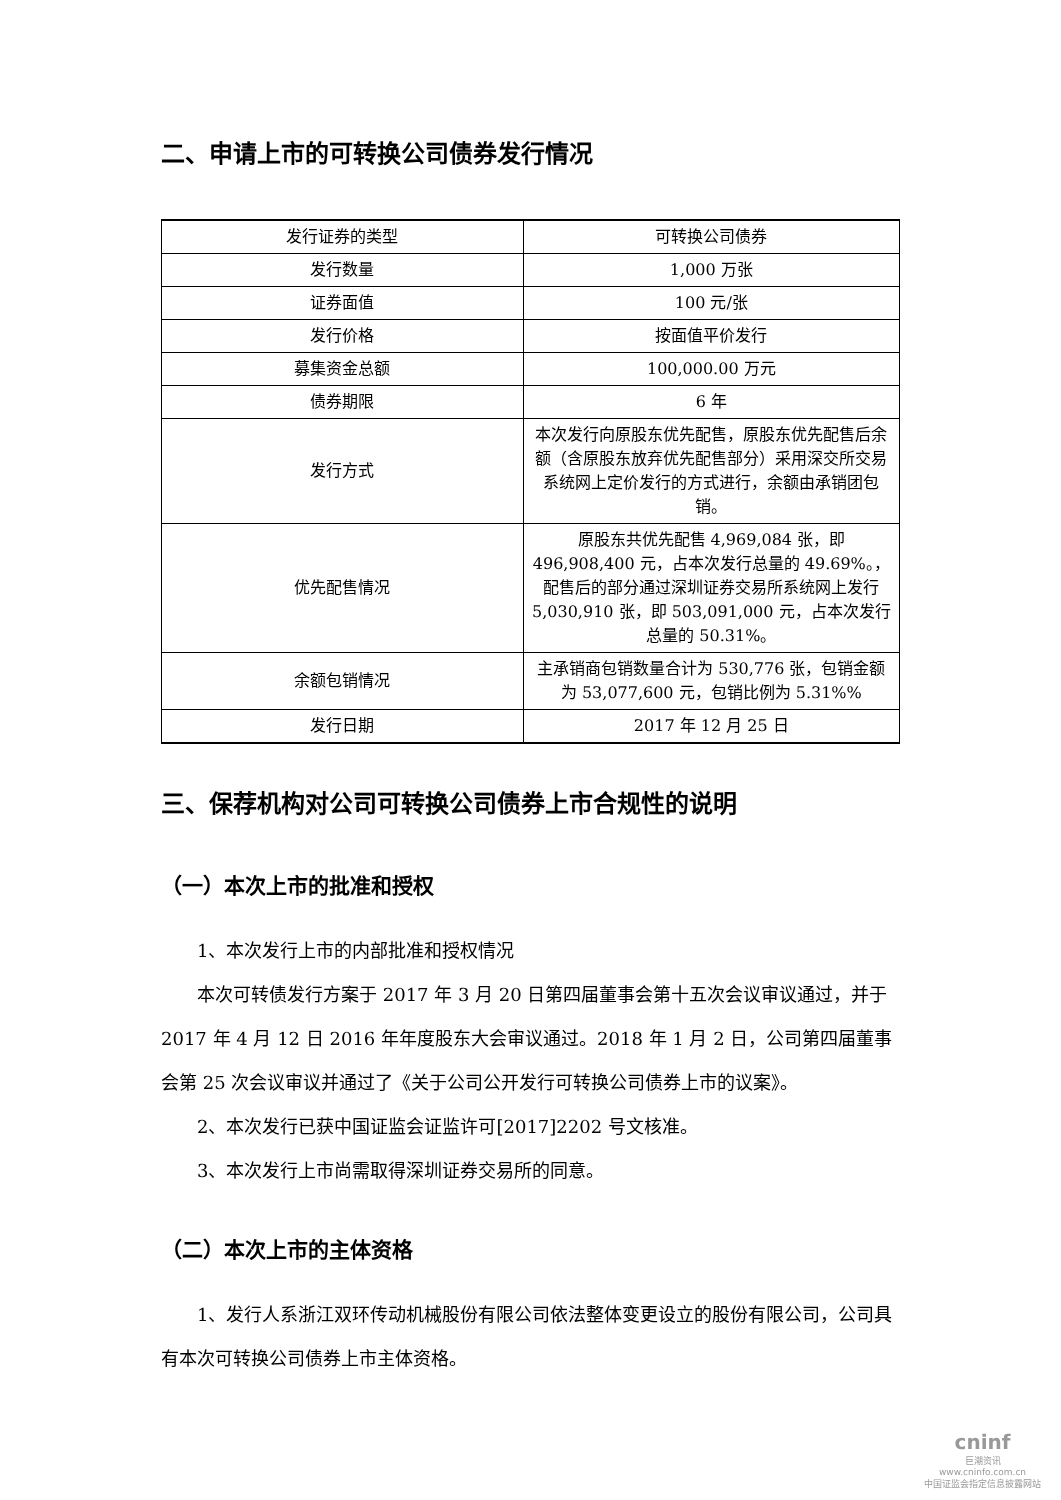二、申请上市的可转换公司债券发行情况
| 发行证券的类型 | 可转换公司债券 |
| 发行数量 | 1,000 万张 |
| 证券面值 | 100 元/张 |
| 发行价格 | 按面值平价发行 |
| 募集资金总额 | 100,000.00 万元 |
| 债券期限 | 6 年 |
| 发行方式 | 本次发行向原股东优先配售，原股东优先配售后余额（含原股东放弃优先配售部分）采用深交所交易系统网上定价发行的方式进行，余额由承销团包销。 |
| 优先配售情况 | 原股东共优先配售 4,969,084 张，即 496,908,400 元，占本次发行总量的 49.69%。，配售后的部分通过深圳证券交易所系统网上发行 5,030,910 张，即 503,091,000 元，占本次发行总量的 50.31%。 |
| 余额包销情况 | 主承销商包销数量合计为 530,776 张，包销金额为 53,077,600 元，包销比例为 5.31%% |
| 发行日期 | 2017 年 12 月 25 日 |
三、保荐机构对公司可转换公司债券上市合规性的说明
（一）本次上市的批准和授权
1、本次发行上市的内部批准和授权情况
本次可转债发行方案于 2017 年 3 月 20 日第四届董事会第十五次会议审议通过，并于 2017 年 4 月 12 日 2016 年年度股东大会审议通过。2018 年 1 月 2 日，公司第四届董事会第 25 次会议审议并通过了《关于公司公开发行可转换公司债券上市的议案》。
2、本次发行已获中国证监会证监许可[2017]2202 号文核准。
3、本次发行上市尚需取得深圳证券交易所的同意。
（二）本次上市的主体资格
1、发行人系浙江双环传动机械股份有限公司依法整体变更设立的股份有限公司，公司具有本次可转换公司债券上市主体资格。
cninf
巨潮资讯
www.cninfo.com.cn
中国证监会指定信息披露网站